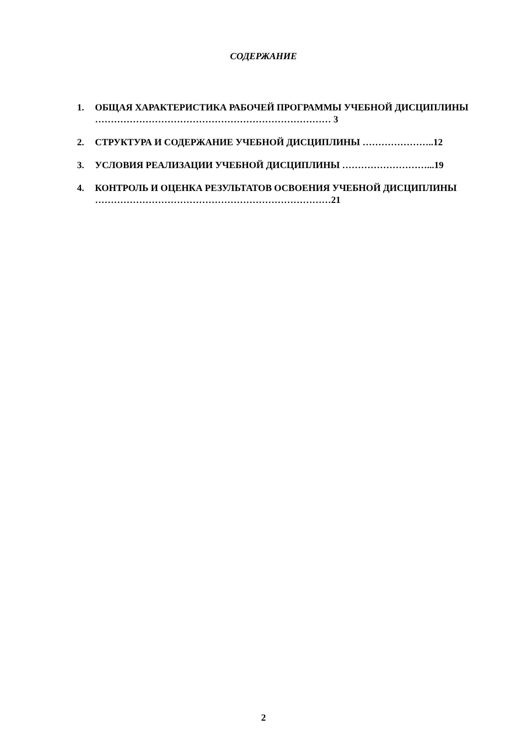СОДЕРЖАНИЕ
1. ОБЩАЯ ХАРАКТЕРИСТИКА РАБОЧЕЙ ПРОГРАММЫ УЧЕБНОЙ ДИСЦИПЛИНЫ ………………………………………………………………… 3
2. СТРУКТУРА И СОДЕРЖАНИЕ УЧЕБНОЙ ДИСЦИПЛИНЫ …………………..12
3. УСЛОВИЯ РЕАЛИЗАЦИИ УЧЕБНОЙ ДИСЦИПЛИНЫ ………………………...19
4. КОНТРОЛЬ И ОЦЕНКА РЕЗУЛЬТАТОВ ОСВОЕНИЯ УЧЕБНОЙ ДИСЦИПЛИНЫ …………………………………………………………………21
2